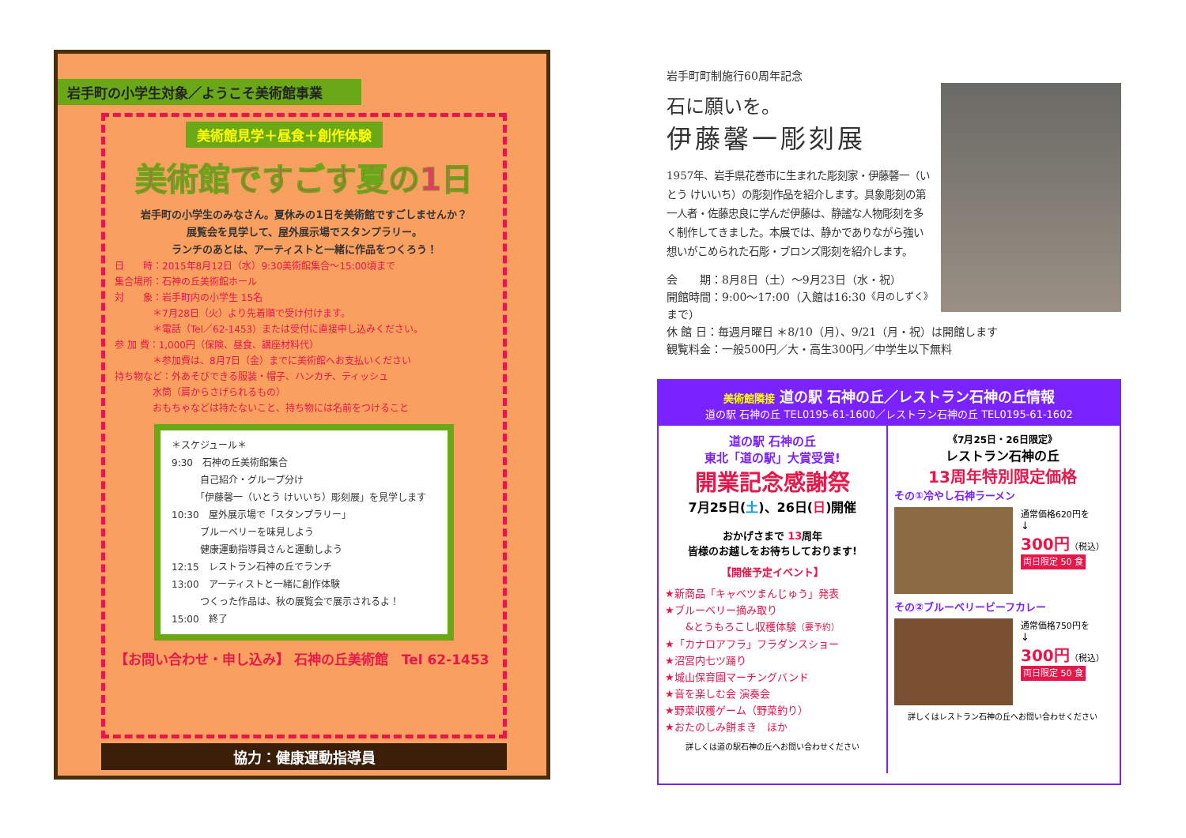岩手町の小学生対象／ようこそ美術館事業
美術館見学＋昼食＋創作体験
美術館ですごす夏の1日
岩手町の小学生のみなさん。夏休みの1日を美術館ですごしませんか？
展覧会を見学して、屋外展示場でスタンプラリー。
ランチのあとは、アーティストと一緒に作品をつくろう！
日　　時：2015年8月12日（水）9:30美術館集合～15:00頃まで
集合場所：石神の丘美術館ホール
対　　象：岩手町内の小学生 15名
　　　　＊7月28日（火）より先着順で受け付けます。
　　　　＊電話（Tel／62-1453）または受付に直接申し込みください。
参 加 費：1,000円（保険、昼食、講座材料代）
　　　　＊参加費は、8月7日（金）までに美術館へお支払いください
持ち物など：外あそびできる服装・帽子、ハンカチ、ティッシュ
　　　　水筒（肩からさげられるもの）
　　　　おもちゃなどは持たないこと、持ち物には名前をつけること
＊スケジュール＊
9:30　石神の丘美術館集合
　　　自己紹介・グループ分け
　　　「伊藤馨一（いとう けいいち）彫刻展」を見学します
10:30　屋外展示場で「スタンプラリー」
　　　ブルーベリーを味見しよう
　　　健康運動指導員さんと運動しよう
12:15　レストラン石神の丘でランチ
13:00　アーティストと一緒に創作体験
　　　つくった作品は、秋の展覧会で展示されるよ！
15:00　終了
【お問い合わせ・申し込み】 石神の丘美術館　Tel 62-1453
協力：健康運動指導員
岩手町町制施行60周年記念
石に願いを。
伊藤馨一彫刻展
1957年、岩手県花巻市に生まれた彫刻家・伊藤馨一（いとう けいいち）の彫刻作品を紹介します。具象彫刻の第一人者・佐藤忠良に学んだ伊藤は、静謐な人物彫刻を多く制作してきました。本展では、静かでありながら強い想いがこめられた石彫・ブロンズ彫刻を紹介します。
会　　期：8月8日（土）～9月23日（水・祝） 《月のしずく》
開館時間：9:00～17:00（入館は16:30まで）
休 館 日：毎週月曜日 ＊8/10（月）、9/21（月・祝）は開館します
観覧料金：一般500円／大・高生300円／中学生以下無料
美術館隣接 道の駅 石神の丘／レストラン石神の丘情報
道の駅 石神の丘 TEL0195-61-1600／レストラン石神の丘 TEL0195-61-1602
道の駅 石神の丘
東北「道の駅」大賞受賞!
開業記念感謝祭
7月25日(土)、26日(日)開催
おかげさまで 13周年
皆様のお越しをお待ちしております!
【開催予定イベント】
★新商品「キャベツまんじゅう」発表
★ブルーベリー摘み取り
　　&とうもろこし収穫体験（要予約）
★「カナロアフラ」フラダンスショー
★沼宮内七ツ踊り
★城山保育園マーチングバンド
★音を楽しむ会 演奏会
★野菜収穫ゲーム（野菜釣り）
★おたのしみ餅まき　ほか
詳しくは道の駅石神の丘へお問い合わせください
《7月25日・26日限定》
レストラン石神の丘
13周年特別限定価格
その①冷やし石神ラーメン
通常価格620円を
↓
300円（税込）
両日限定 50 食
その②ブルーベリービーフカレー
通常価格750円を
↓
300円（税込）
両日限定 50 食
詳しくはレストラン石神の丘へお問い合わせください